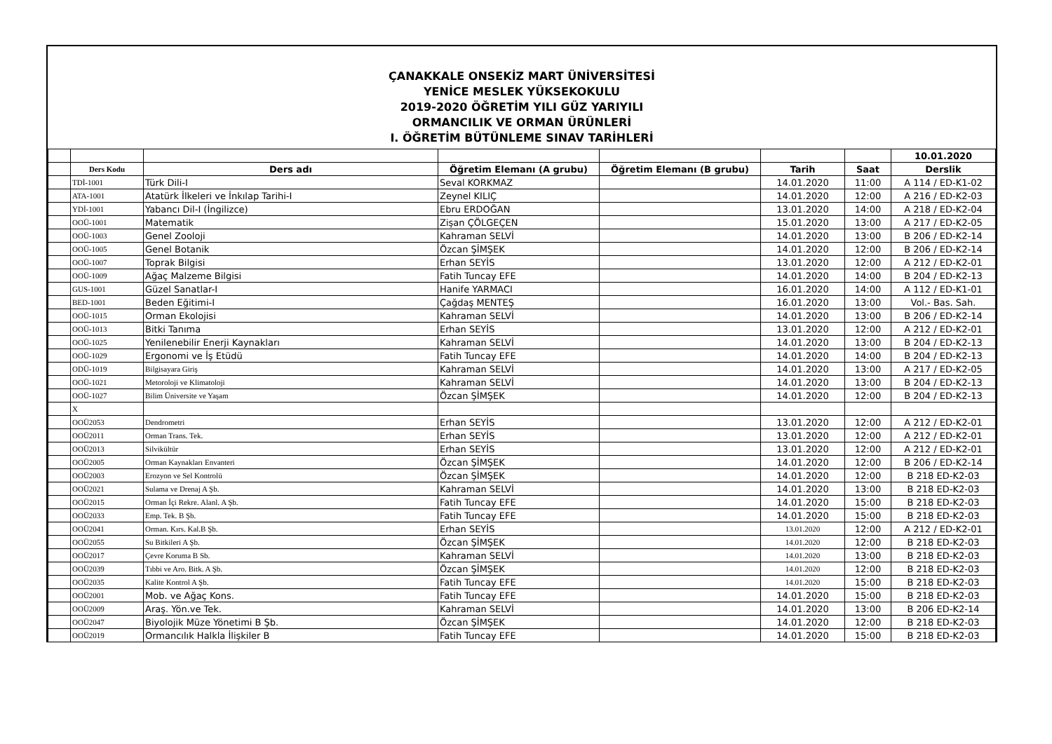ÇANAKKALE ONSEKİZ MART ÜNİVERSİTESİ
YENİCE MESLEK YÜKSEKOKULU
2019-2020 ÖĞRETİM YILI GÜZ YARIYILI
ORMANCILIK VE ORMAN ÜRÜNLERİ
I. ÖĞRETİM BÜTÜNLEME SINAV TARİHLERİ
| | | | | | | | 10.01.2020 |
| | Ders Kodu | Ders adı | Öğretim Elemanı (A grubu) | Öğretim Elemanı (B grubu) | Tarih | Saat | Derslik |
| | TDİ-1001 | Türk Dili-I | Seval KORKMAZ | | 14.01.2020 | 11:00 | A 114 / ED-K1-02 |
| | ATA-1001 | Atatürk İlkeleri ve İnkılap Tarihi-I | Zeynel KILIÇ | | 14.01.2020 | 12:00 | A 216 / ED-K2-03 |
| | YDİ-1001 | Yabancı Dil-I (İngilizce) | Ebru ERDOĞAN | | 13.01.2020 | 14:00 | A 218 / ED-K2-04 |
| | OOÜ-1001 | Matematik | Zişan ÇÖLGEÇEN | | 15.01.2020 | 13:00 | A 217 / ED-K2-05 |
| | OOÜ-1003 | Genel Zooloji | Kahraman SELVİ | | 14.01.2020 | 13:00 | B 206 / ED-K2-14 |
| | OOÜ-1005 | Genel Botanik | Özcan ŞİMŞEK | | 14.01.2020 | 12:00 | B 206 / ED-K2-14 |
| | OOÜ-1007 | Toprak Bilgisi | Erhan SEYİS | | 13.01.2020 | 12:00 | A 212 / ED-K2-01 |
| | OOÜ-1009 | Ağaç Malzeme Bilgisi | Fatih Tuncay EFE | | 14.01.2020 | 14:00 | B 204 / ED-K2-13 |
| | GUS-1001 | Güzel Sanatlar-I | Hanife YARMACI | | 16.01.2020 | 14:00 | A 112 / ED-K1-01 |
| | BED-1001 | Beden Eğitimi-I | Çağdaş MENTEŞ | | 16.01.2020 | 13:00 | Vol.- Bas. Sah. |
| | OOÜ-1015 | Orman Ekolojisi | Kahraman SELVİ | | 14.01.2020 | 13:00 | B 206 / ED-K2-14 |
| | OOÜ-1013 | Bitki Tanıma | Erhan SEYİS | | 13.01.2020 | 12:00 | A 212 / ED-K2-01 |
| | OOÜ-1025 | Yenilenebilir Enerji Kaynakları | Kahraman SELVİ | | 14.01.2020 | 13:00 | B 204 / ED-K2-13 |
| | OOÜ-1029 | Ergonomi ve İş Etüdü | Fatih Tuncay EFE | | 14.01.2020 | 14:00 | B 204 / ED-K2-13 |
| | ODÜ-1019 | Bilgisayara Giriş | Kahraman SELVİ | | 14.01.2020 | 13:00 | A 217 / ED-K2-05 |
| | OOÜ-1021 | Metoroloji ve Klimatoloji | Kahraman SELVİ | | 14.01.2020 | 13:00 | B 204 / ED-K2-13 |
| | OOÜ-1027 | Bilim Üniversite ve Yaşam | Özcan ŞİMŞEK | | 14.01.2020 | 12:00 | B 204 / ED-K2-13 |
| | X | | | | | | |
| | OOÜ2053 | Dendrometri | Erhan SEYİS | | 13.01.2020 | 12:00 | A 212 / ED-K2-01 |
| | OOÜ2011 | Orman Trans. Tek. | Erhan SEYİS | | 13.01.2020 | 12:00 | A 212 / ED-K2-01 |
| | OOÜ2013 | Silvikültür | Erhan SEYİS | | 13.01.2020 | 12:00 | A 212 / ED-K2-01 |
| | OOÜ2005 | Orman Kaynakları Envanteri | Özcan ŞİMŞEK | | 14.01.2020 | 12:00 | B 206 / ED-K2-14 |
| | OOÜ2003 | Erozyon ve Sel Kontrolü | Özcan ŞİMŞEK | | 14.01.2020 | 12:00 | B 218 ED-K2-03 |
| | OOÜ2021 | Sulama ve Drenaj A Şb. | Kahraman SELVİ | | 14.01.2020 | 13:00 | B 218 ED-K2-03 |
| | OOÜ2015 | Orman İçi Rekre. Alanl. A Şb. | Fatih Tuncay EFE | | 14.01.2020 | 15:00 | B 218 ED-K2-03 |
| | OOÜ2033 | Emp. Tek. B Şb. | Fatih Tuncay EFE | | 14.01.2020 | 15:00 | B 218 ED-K2-03 |
| | OOÜ2041 | Orman. Kırs. Kal.B Şb. | Erhan SEYİS | | 13.01.2020 | 12:00 | A 212 / ED-K2-01 |
| | OOÜ2055 | Su Bitkileri A Şb. | Özcan ŞİMŞEK | | 14.01.2020 | 12:00 | B 218 ED-K2-03 |
| | OOÜ2017 | Çevre Koruma B Sb. | Kahraman SELVİ | | 14.01.2020 | 13:00 | B 218 ED-K2-03 |
| | OOÜ2039 | Tıbbi ve Aro. Bitk. A Şb. | Özcan ŞİMŞEK | | 14.01.2020 | 12:00 | B 218 ED-K2-03 |
| | OOÜ2035 | Kalite Kontrol A Şb. | Fatih Tuncay EFE | | 14.01.2020 | 15:00 | B 218 ED-K2-03 |
| | OOÜ2001 | Mob. ve Ağaç Kons. | Fatih Tuncay EFE | | 14.01.2020 | 15:00 | B 218 ED-K2-03 |
| | OOÜ2009 | Araş. Yön.ve Tek. | Kahraman SELVİ | | 14.01.2020 | 13:00 | B 206 ED-K2-14 |
| | OOÜ2047 | Biyolojik Müze Yönetimi B Şb. | Özcan ŞİMŞEK | | 14.01.2020 | 12:00 | B 218 ED-K2-03 |
| | OOÜ2019 | Ormancılık Halkla İlişkiler B | Fatih Tuncay EFE | | 14.01.2020 | 15:00 | B 218 ED-K2-03 |